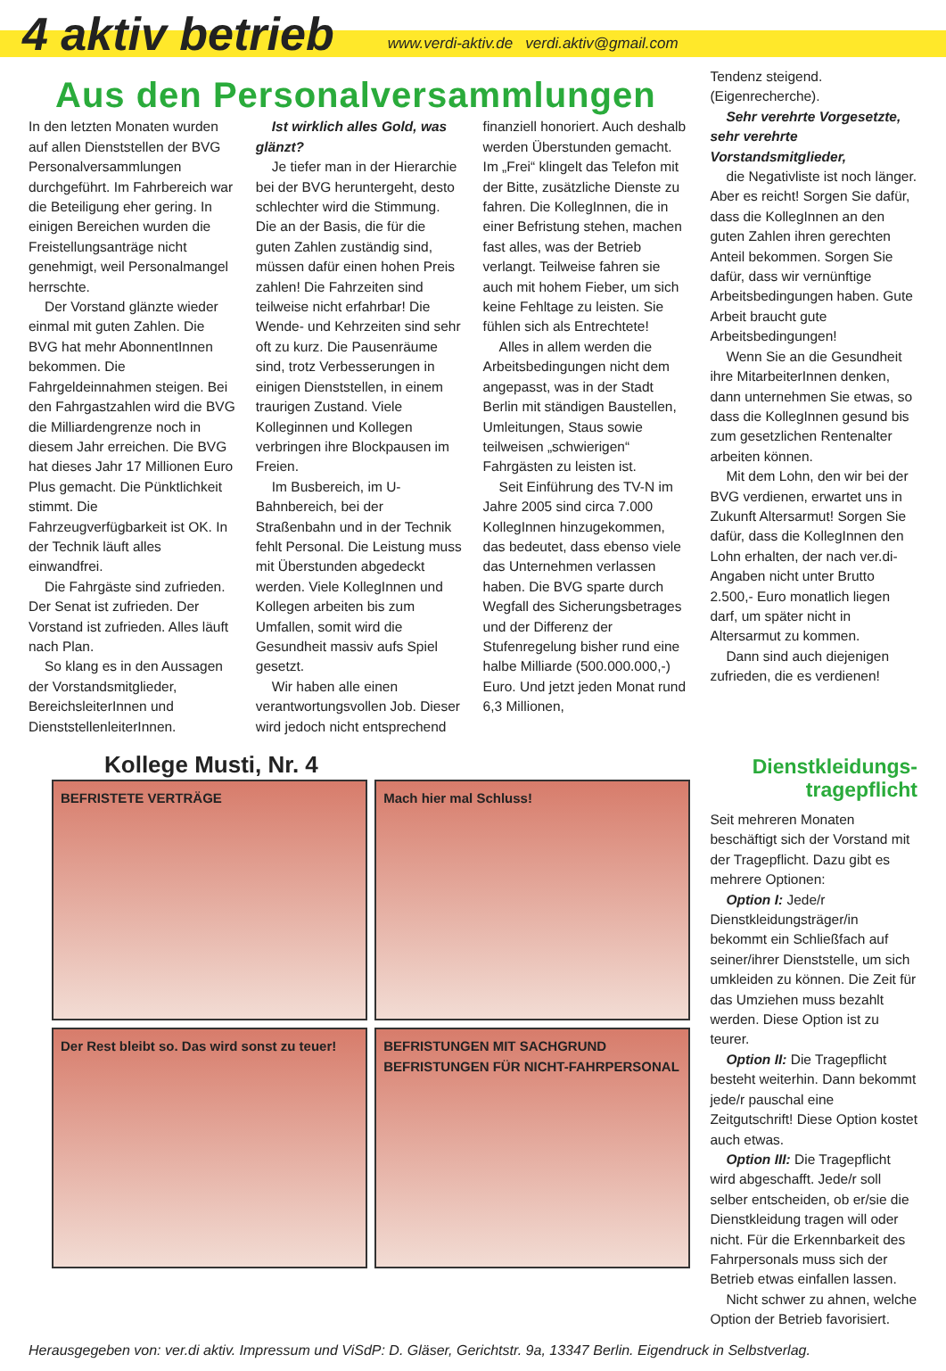4 aktiv betrieb www.verdi-aktiv.de verdi.aktiv@gmail.com
Aus den Personalversammlungen
In den letzten Monaten wurden auf allen Dienststellen der BVG Personalversammlungen durchgeführt. Im Fahrbereich war die Beteiligung eher gering. In einigen Bereichen wurden die Freistellungsanträge nicht genehmigt, weil Personalmangel herrschte.
Der Vorstand glänzte wieder einmal mit guten Zahlen. Die BVG hat mehr AbonnentInnen bekommen. Die Fahrgeldeinnahmen steigen. Bei den Fahrgastzahlen wird die BVG die Milliardengrenze noch in diesem Jahr erreichen. Die BVG hat dieses Jahr 17 Millionen Euro Plus gemacht. Die Pünktlichkeit stimmt. Die Fahrzeugverfügbarkeit ist OK. In der Technik läuft alles einwandfrei.
Die Fahrgäste sind zufrieden. Der Senat ist zufrieden. Der Vorstand ist zufrieden. Alles läuft nach Plan.
So klang es in den Aussagen der Vorstandsmitglieder, BereichsleiterInnen und DienststellenleiterInnen.
Ist wirklich alles Gold, was glänzt?
Je tiefer man in der Hierarchie bei der BVG heruntergeht, desto schlechter wird die Stimmung. Die an der Basis, die für die guten Zahlen zuständig sind, müssen dafür einen hohen Preis zahlen! Die Fahrzeiten sind teilweise nicht erfahrbar! Die Wende- und Kehrzeiten sind sehr oft zu kurz. Die Pausenräume sind, trotz Verbesserungen in einigen Dienststellen, in einem traurigen Zustand. Viele Kolleginnen und Kollegen verbringen ihre Blockpausen im Freien.
Im Busbereich, im U-Bahnbereich, bei der Straßenbahn und in der Technik fehlt Personal. Die Leistung muss mit Überstunden abgedeckt werden. Viele KollegInnen und Kollegen arbeiten bis zum Umfallen, somit wird die Gesundheit massiv aufs Spiel gesetzt.
Wir haben alle einen verantwortungsvollen Job. Dieser wird jedoch nicht entsprechend finanziell honoriert. Auch deshalb werden Überstunden gemacht. Im „Frei“ klingelt das Telefon mit der Bitte, zusätzliche Dienste zu fahren. Die KollegInnen, die in einer Befristung stehen, machen fast alles, was der Betrieb verlangt. Teilweise fahren sie auch mit hohem Fieber, um sich keine Fehltage zu leisten. Sie fühlen sich als Entrechtete!
Alles in allem werden die Arbeitsbedingungen nicht dem angepasst, was in der Stadt Berlin mit ständigen Baustellen, Umleitungen, Staus sowie teilweisen „schwierigen“ Fahrgästen zu leisten ist.
Seit Einführung des TV-N im Jahre 2005 sind circa 7.000 KollegInnen hinzugekommen, das bedeutet, dass ebenso viele das Unternehmen verlassen haben. Die BVG sparte durch Wegfall des Sicherungsbetrages und der Differenz der Stufenregelung bisher rund eine halbe Milliarde (500.000.000,-) Euro. Und jetzt jeden Monat rund 6,3 Millionen,
Tendenz steigend. (Eigenrecherche).
Sehr verehrte Vorgesetzte, sehr verehrte Vorstandsmitglieder,
die Negativliste ist noch länger. Aber es reicht! Sorgen Sie dafür, dass die KollegInnen an den guten Zahlen ihren gerechten Anteil bekommen. Sorgen Sie dafür, dass wir vernünftige Arbeitsbedingungen haben. Gute Arbeit braucht gute Arbeitsbedingungen!
Wenn Sie an die Gesundheit ihre MitarbeiterInnen denken, dann unternehmen Sie etwas, so dass die KollegInnen gesund bis zum gesetzlichen Rentenalter arbeiten können.
Mit dem Lohn, den wir bei der BVG verdienen, erwartet uns in Zukunft Altersarmut! Sorgen Sie dafür, dass die KollegInnen den Lohn erhalten, der nach ver.di-Angaben nicht unter Brutto 2.500,- Euro monatlich liegen darf, um später nicht in Altersarmut zu kommen.
Dann sind auch diejenigen zufrieden, die es verdienen!
Kollege Musti, Nr. 4
BEFRISTETE VERTRÄGE
Mach hier mal Schluss!
Der Rest bleibt so. Das wird sonst zu teuer!
BEFRISTUNGEN MIT SACHGRUND BEFRISTUNGEN FÜR NICHT-FAHRPERSONAL
Dienstkleidungs-
tragepflicht
Seit mehreren Monaten beschäftigt sich der Vorstand mit der Tragepflicht. Dazu gibt es mehrere Optionen:
Option I: Jede/r Dienstkleidungsträger/in bekommt ein Schließfach auf seiner/ihrer Dienststelle, um sich umkleiden zu können. Die Zeit für das Umziehen muss bezahlt werden. Diese Option ist zu teurer.
Option II: Die Tragepflicht besteht weiterhin. Dann bekommt jede/r pauschal eine Zeitgutschrift! Diese Option kostet auch etwas.
Option III: Die Tragepflicht wird abgeschafft. Jede/r soll selber entscheiden, ob er/sie die Dienstkleidung tragen will oder nicht. Für die Erkennbarkeit des Fahrpersonals muss sich der Betrieb etwas einfallen lassen.
Nicht schwer zu ahnen, welche Option der Betrieb favorisiert.
Herausgegeben von: ver.di aktiv. Impressum und ViSdP: D. Gläser, Gerichtstr. 9a, 13347 Berlin. Eigendruck in Selbstverlag.